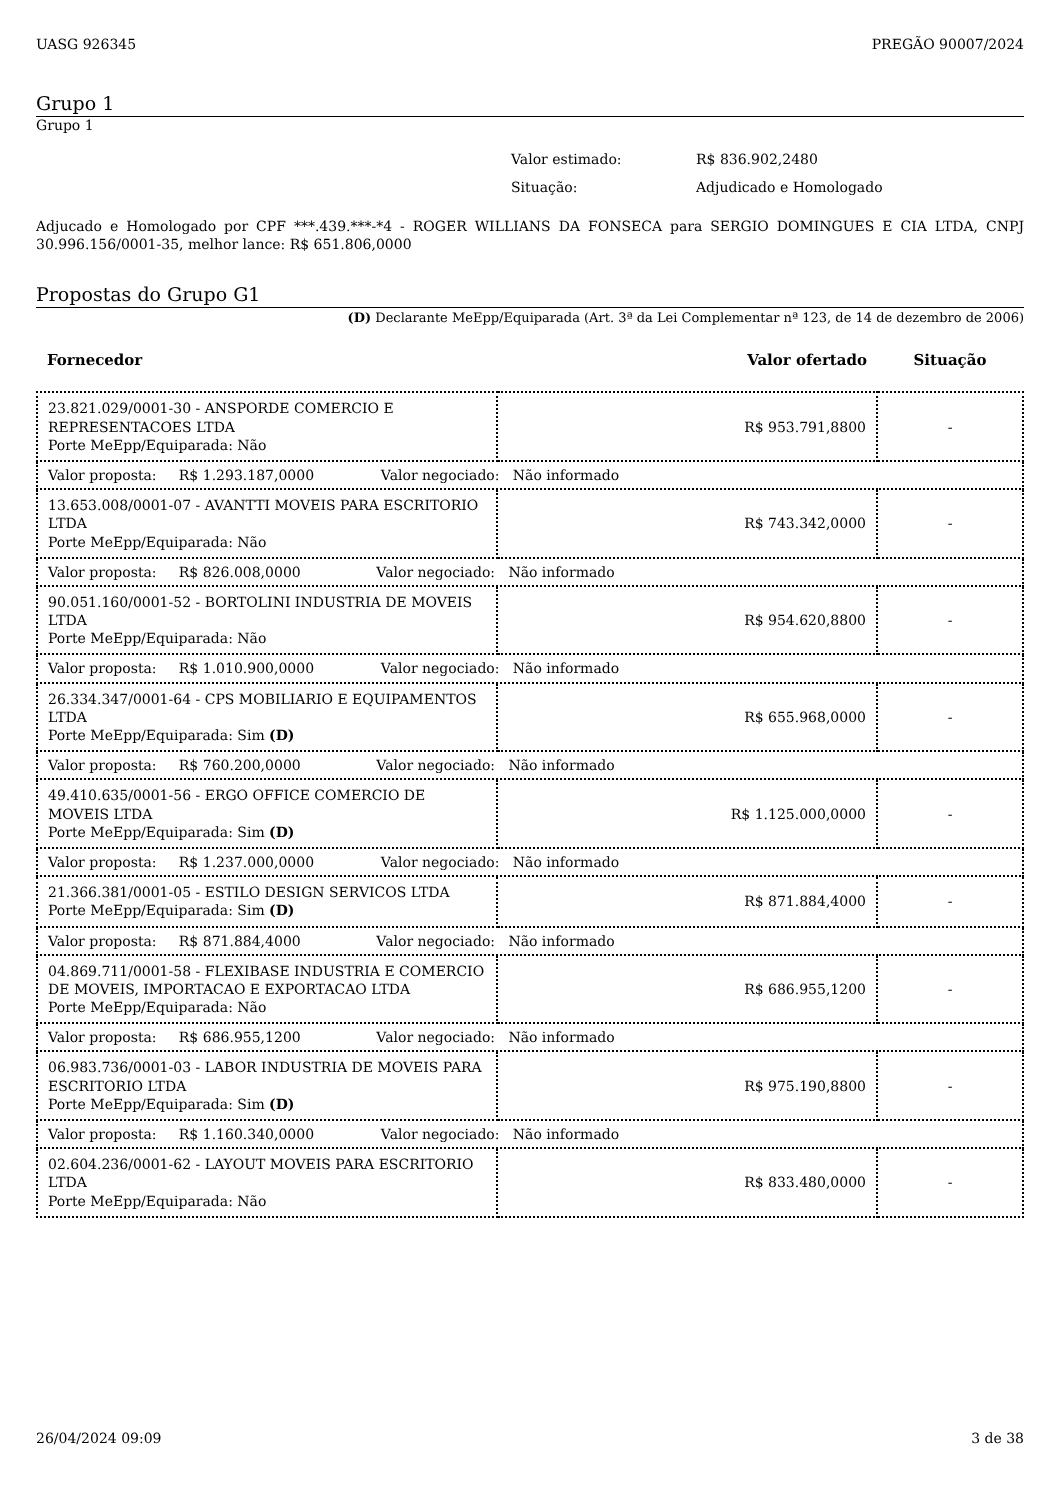UASG 926345 PREGÃO 90007/2024
Grupo 1
Grupo 1
Valor estimado: R$ 836.902,2480
Situação: Adjudicado e Homologado
Adjucado e Homologado por CPF ***.439.***-*4 - ROGER WILLIANS DA FONSECA para SERGIO DOMINGUES E CIA LTDA, CNPJ 30.996.156/0001-35, melhor lance: R$ 651.806,0000
Propostas do Grupo G1
(D) Declarante MeEpp/Equiparada (Art. 3ª da Lei Complementar nª 123, de 14 de dezembro de 2006)
| Fornecedor | Valor ofertado | Situação |
| --- | --- | --- |
| 23.821.029/0001-30 - ANSPORDE COMERCIO E REPRESENTACOES LTDA Porte MeEpp/Equiparada: Não | R$ 953.791,8800 | - |
| Valor proposta: R$ 1.293.187,0000 Valor negociado: Não informado | | |
| 13.653.008/0001-07 - AVANTTI MOVEIS PARA ESCRITORIO LTDA Porte MeEpp/Equiparada: Não | R$ 743.342,0000 | - |
| Valor proposta: R$ 826.008,0000 Valor negociado: Não informado | | |
| 90.051.160/0001-52 - BORTOLINI INDUSTRIA DE MOVEIS LTDA Porte MeEpp/Equiparada: Não | R$ 954.620,8800 | - |
| Valor proposta: R$ 1.010.900,0000 Valor negociado: Não informado | | |
| 26.334.347/0001-64 - CPS MOBILIARIO E EQUIPAMENTOS LTDA Porte MeEpp/Equiparada: Sim (D) | R$ 655.968,0000 | - |
| Valor proposta: R$ 760.200,0000 Valor negociado: Não informado | | |
| 49.410.635/0001-56 - ERGO OFFICE COMERCIO DE MOVEIS LTDA Porte MeEpp/Equiparada: Sim (D) | R$ 1.125.000,0000 | - |
| Valor proposta: R$ 1.237.000,0000 Valor negociado: Não informado | | |
| 21.366.381/0001-05 - ESTILO DESIGN SERVICOS LTDA Porte MeEpp/Equiparada: Sim (D) | R$ 871.884,4000 | - |
| Valor proposta: R$ 871.884,4000 Valor negociado: Não informado | | |
| 04.869.711/0001-58 - FLEXIBASE INDUSTRIA E COMERCIO DE MOVEIS, IMPORTACAO E EXPORTACAO LTDA Porte MeEpp/Equiparada: Não | R$ 686.955,1200 | - |
| Valor proposta: R$ 686.955,1200 Valor negociado: Não informado | | |
| 06.983.736/0001-03 - LABOR INDUSTRIA DE MOVEIS PARA ESCRITORIO LTDA Porte MeEpp/Equiparada: Sim (D) | R$ 975.190,8800 | - |
| Valor proposta: R$ 1.160.340,0000 Valor negociado: Não informado | | |
| 02.604.236/0001-62 - LAYOUT MOVEIS PARA ESCRITORIO LTDA Porte MeEpp/Equiparada: Não | R$ 833.480,0000 | - |
26/04/2024 09:09 3 de 38